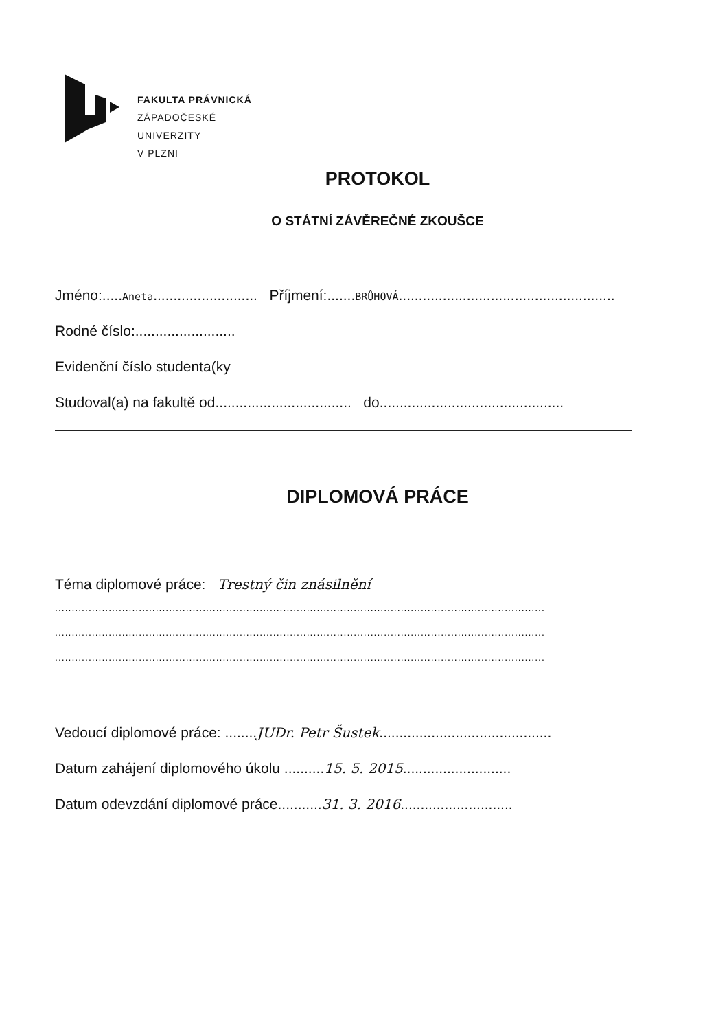FAKULTA PRÁVNICKÁ
ZÁPADOČESKÉ
UNIVERZITY
V PLZNI
PROTOKOL
O STÁTNÍ ZÁVĚREČNÉ ZKOUŠCE
Jméno:.....Aneta.......................... Příjmení:.......BRŮHOVÁ......................................................
Rodné číslo:.........................
Evidenční číslo studenta(ky
Studoval(a) na fakultě od.................................. do..............................................
DIPLOMOVÁ PRÁCE
Téma diplomové práce: Trestný čin znásilnění
..................................................................................................................................................
..................................................................................................................................................
..................................................................................................................................................
Vedoucí diplomové práce: ........JUDr. Petr Šustek...........................................
Datum zahájení diplomového úkolu ..........15. 5. 2015...........................
Datum odevzdání diplomové práce...........31. 3. 2016............................